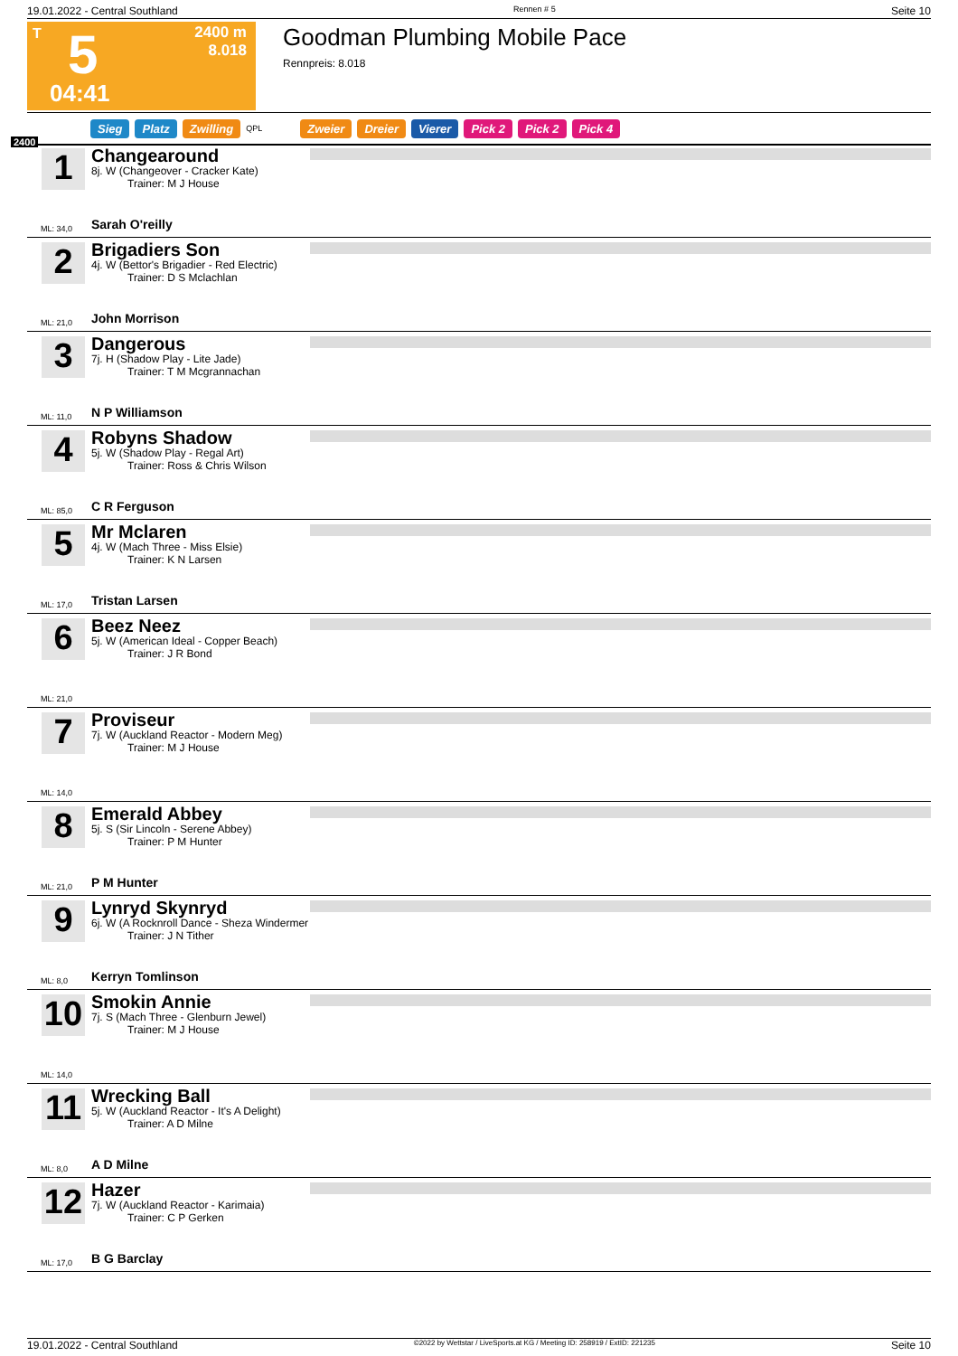19.01.2022 - Central Southland Rennen # 5 Seite 10
T 5
2400 m
8.018
04:41
Goodman Plumbing Mobile Pace
Rennpreis: 8.018
Sieg Platz Zwilling QPL Zweier Dreier Vierer Pick 2 Pick 2 Pick 4
2400
1
Changearound
8j. W (Changeover - Cracker Kate)
Trainer: M J House
Sarah O'reilly
ML: 34,0
2
Brigadiers Son
4j. W (Bettor's Brigadier - Red Electric)
Trainer: D S Mclachlan
John Morrison
ML: 21,0
3
Dangerous
7j. H (Shadow Play - Lite Jade)
Trainer: T M Mcgrannachan
N P Williamson
ML: 11,0
4
Robyns Shadow
5j. W (Shadow Play - Regal Art)
Trainer: Ross & Chris Wilson
C R Ferguson
ML: 85,0
5
Mr Mclaren
4j. W (Mach Three - Miss Elsie)
Trainer: K N Larsen
Tristan Larsen
ML: 17,0
6
Beez Neez
5j. W (American Ideal - Copper Beach)
Trainer: J R Bond
ML: 21,0
7
Proviseur
7j. W (Auckland Reactor - Modern Meg)
Trainer: M J House
ML: 14,0
8
Emerald Abbey
5j. S (Sir Lincoln - Serene Abbey)
Trainer: P M Hunter
P M Hunter
ML: 21,0
9
Lynryd Skynryd
6j. W (A Rocknroll Dance - Sheza Windermer
Trainer: J N Tither
Kerryn Tomlinson
ML: 8,0
10
Smokin Annie
7j. S (Mach Three - Glenburn Jewel)
Trainer: M J House
ML: 14,0
11
Wrecking Ball
5j. W (Auckland Reactor - It's A Delight)
Trainer: A D Milne
A D Milne
ML: 8,0
12
Hazer
7j. W (Auckland Reactor - Karimaia)
Trainer: C P Gerken
B G Barclay
ML: 17,0
19.01.2022 - Central Southland ©2022 by Wettstar / LiveSports.at KG / Meeting ID: 258919 / ExtID: 221235 Seite 10